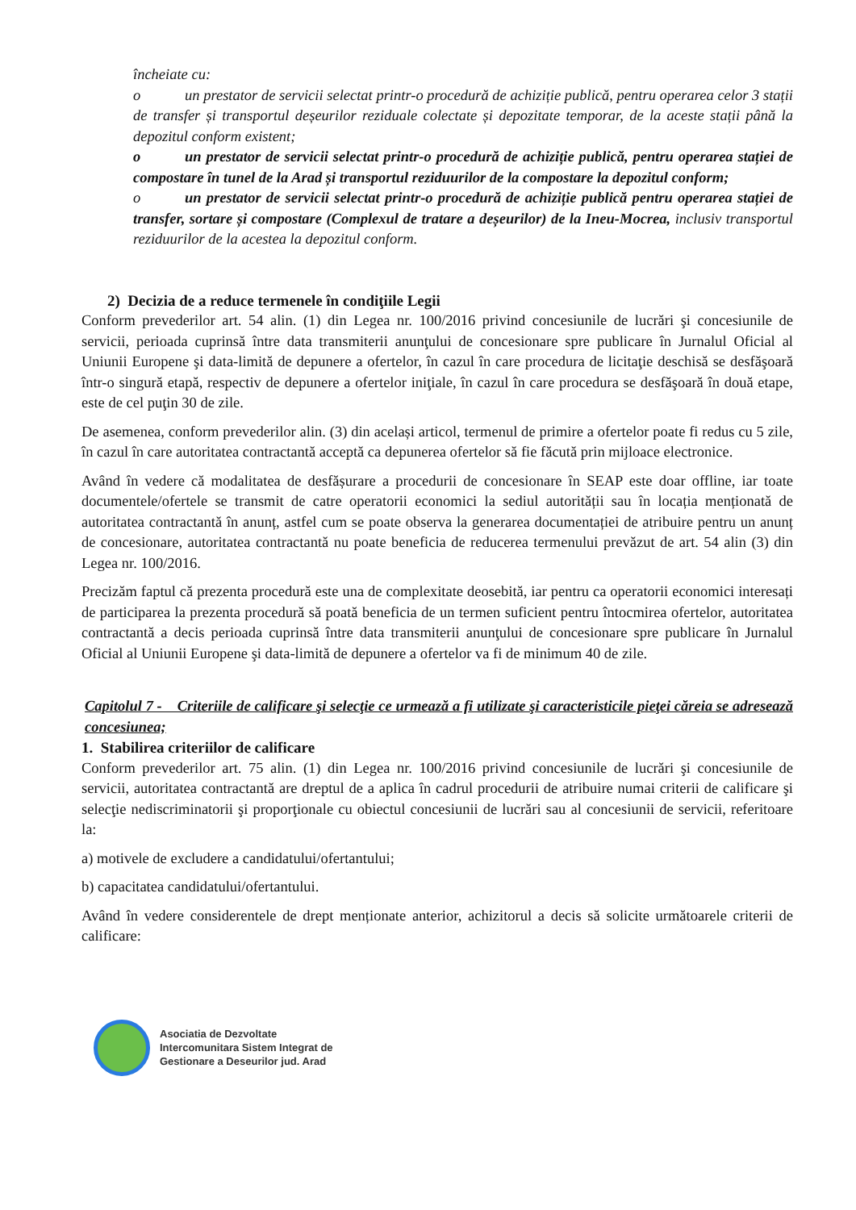încheiate cu:
o un prestator de servicii selectat printr-o procedură de achiziție publică, pentru operarea celor 3 stații de transfer și transportul deșeurilor reziduale colectate și depozitate temporar, de la aceste stații până la depozitul conform existent;
o un prestator de servicii selectat printr-o procedură de achiziție publică, pentru operarea stației de compostare în tunel de la Arad și transportul reziduurilor de la compostare la depozitul conform;
o un prestator de servicii selectat printr-o procedură de achiziție publică pentru operarea stației de transfer, sortare și compostare (Complexul de tratare a deșeurilor) de la Ineu-Mocrea, inclusiv transportul reziduurilor de la acestea la depozitul conform.
2) Decizia de a reduce termenele în condiţiile Legii
Conform prevederilor art. 54 alin. (1) din Legea nr. 100/2016 privind concesiunile de lucrări şi concesiunile de servicii, perioada cuprinsă între data transmiterii anunţului de concesionare spre publicare în Jurnalul Oficial al Uniunii Europene şi data-limită de depunere a ofertelor, în cazul în care procedura de licitaţie deschisă se desfăşoară într-o singură etapă, respectiv de depunere a ofertelor iniţiale, în cazul în care procedura se desfăşoară în două etape, este de cel puţin 30 de zile.
De asemenea, conform prevederilor alin. (3) din același articol, termenul de primire a ofertelor poate fi redus cu 5 zile, în cazul în care autoritatea contractantă acceptă ca depunerea ofertelor să fie făcută prin mijloace electronice.
Având în vedere că modalitatea de desfășurare a procedurii de concesionare în SEAP este doar offline, iar toate documentele/ofertele se transmit de catre operatorii economici la sediul autorității sau în locația menționată de autoritatea contractantă în anunț, astfel cum se poate observa la generarea documentației de atribuire pentru un anunț de concesionare, autoritatea contractantă nu poate beneficia de reducerea termenului prevăzut de art. 54 alin (3) din Legea nr. 100/2016.
Precizăm faptul că prezenta procedură este una de complexitate deosebită, iar pentru ca operatorii economici interesați de participarea la prezenta procedură să poată beneficia de un termen suficient pentru întocmirea ofertelor, autoritatea contractantă a decis perioada cuprinsă între data transmiterii anunţului de concesionare spre publicare în Jurnalul Oficial al Uniunii Europene şi data-limită de depunere a ofertelor va fi de minimum 40 de zile.
Capitolul 7 - Criteriile de calificare şi selecţie ce urmează a fi utilizate şi caracteristicile pieţei căreia se adresează concesiunea;
1. Stabilirea criteriilor de calificare
Conform prevederilor art. 75 alin. (1) din Legea nr. 100/2016 privind concesiunile de lucrări şi concesiunile de servicii, autoritatea contractantă are dreptul de a aplica în cadrul procedurii de atribuire numai criterii de calificare şi selecţie nediscriminatorii şi proporţionale cu obiectul concesiunii de lucrări sau al concesiunii de servicii, referitoare la:
a) motivele de excludere a candidatului/ofertantului;
b) capacitatea candidatului/ofertantului.
Având în vedere considerentele de drept menționate anterior, achizitorul a decis să solicite următoarele criterii de calificare:
Asociatia de Dezvoltate
Intercomunitara Sistem Integrat de
Gestionare a Deseurilor jud. Arad